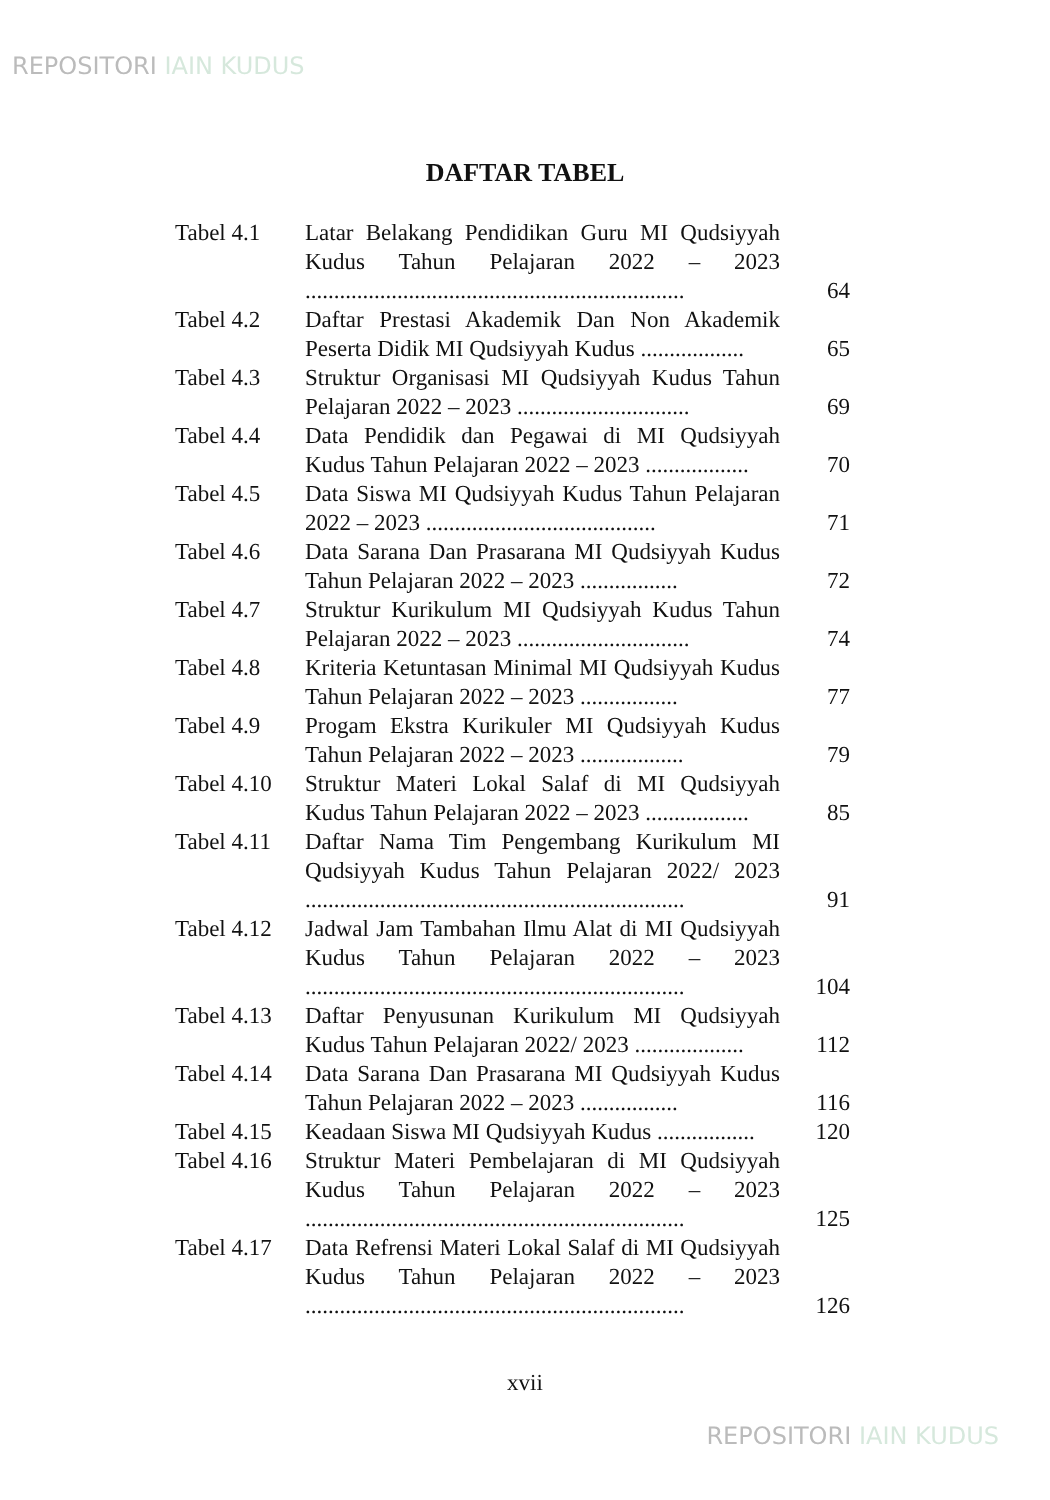REPOSITORI IAIN KUDUS
DAFTAR TABEL
| Tabel 4.1 | Latar Belakang Pendidikan Guru MI Qudsiyyah Kudus Tahun Pelajaran 2022 – 2023 .................................................................. | 64 |
| Tabel 4.2 | Daftar Prestasi Akademik Dan Non Akademik Peserta Didik MI Qudsiyyah Kudus .................. | 65 |
| Tabel 4.3 | Struktur Organisasi MI Qudsiyyah Kudus Tahun Pelajaran 2022 – 2023 .............................. | 69 |
| Tabel 4.4 | Data Pendidik dan Pegawai di MI Qudsiyyah Kudus Tahun Pelajaran 2022 – 2023 .................. | 70 |
| Tabel 4.5 | Data Siswa MI Qudsiyyah Kudus Tahun Pelajaran 2022 – 2023 ........................................ | 71 |
| Tabel 4.6 | Data Sarana Dan Prasarana MI Qudsiyyah Kudus Tahun Pelajaran 2022 – 2023 ................. | 72 |
| Tabel 4.7 | Struktur Kurikulum MI Qudsiyyah Kudus Tahun Pelajaran 2022 – 2023 .............................. | 74 |
| Tabel 4.8 | Kriteria Ketuntasan Minimal MI Qudsiyyah Kudus Tahun Pelajaran 2022 – 2023 ................. | 77 |
| Tabel 4.9 | Progam Ekstra Kurikuler MI Qudsiyyah Kudus Tahun Pelajaran 2022 – 2023 .................. | 79 |
| Tabel 4.10 | Struktur Materi Lokal Salaf di MI Qudsiyyah Kudus Tahun Pelajaran 2022 – 2023 .................. | 85 |
| Tabel 4.11 | Daftar Nama Tim Pengembang Kurikulum MI Qudsiyyah Kudus Tahun Pelajaran 2022/ 2023 .................................................................. | 91 |
| Tabel 4.12 | Jadwal Jam Tambahan Ilmu Alat di MI Qudsiyyah Kudus Tahun Pelajaran 2022 – 2023 .................................................................. | 104 |
| Tabel 4.13 | Daftar Penyusunan Kurikulum MI Qudsiyyah Kudus Tahun Pelajaran 2022/ 2023 ................... | 112 |
| Tabel 4.14 | Data Sarana Dan Prasarana MI Qudsiyyah Kudus Tahun Pelajaran 2022 – 2023 ................. | 116 |
| Tabel 4.15 | Keadaan Siswa MI Qudsiyyah Kudus ................. | 120 |
| Tabel 4.16 | Struktur Materi Pembelajaran di MI Qudsiyyah Kudus Tahun Pelajaran 2022 – 2023 .................................................................. | 125 |
| Tabel 4.17 | Data Refrensi Materi Lokal Salaf di MI Qudsiyyah Kudus Tahun Pelajaran 2022 – 2023 .................................................................. | 126 |
xvii
REPOSITORI IAIN KUDUS